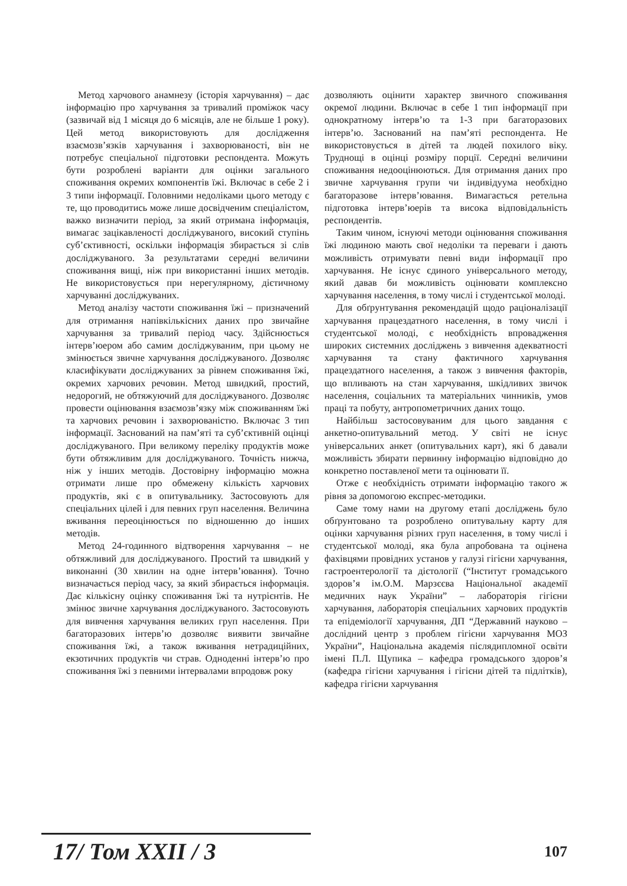Метод харчового анамнезу (історія харчування) – дає інформацію про харчування за тривалий проміжок часу (зазвичай від 1 місяця до 6 місяців, але не більше 1 року). Цей метод використовують для дослідження взаємозв’язків харчування і захворюваності, він не потребує спеціальної підготовки респондента. Можуть бути розроблені варіанти для оцінки загального споживання окремих компонентів їжі. Включає в себе 2 і 3 типи інформації. Головними недоліками цього методу є те, що проводитись може лише досвідченим спеціалістом, важко визначити період, за який отримана інформація, вимагає зацікавленості досліджуваного, високий ступінь суб’єктивності, оскільки інформація збирається зі слів досліджуваного. За результатами середні величини споживання вищі, ніж при використанні інших методів. Не використовується при нерегулярному, дієтичному харчуванні досліджуваних.
Метод аналізу частоти споживання їжі – призначений для отримання напівкількісних даних про звичайне харчування за тривалий період часу. Здійснюється інтерв’юером або самим досліджуваним, при цьому не змінюється звичне харчування досліджуваного. Дозволяє класифікувати досліджуваних за рівнем споживання їжі, окремих харчових речовин. Метод швидкий, простий, недорогий, не обтяжуючий для досліджуваного. Дозволяє провести оцінювання взаємозв’язку між споживанням їжі та харчових речовин і захворюваністю. Включає 3 тип інформації. Заснований на пам’яті та суб’єктивній оцінці досліджуваного. При великому переліку продуктів може бути обтяжливим для досліджуваного. Точність нижча, ніж у інших методів. Достовірну інформацію можна отримати лише про обмежену кількість харчових продуктів, які є в опитувальнику. Застосовують для спеціальних цілей і для певних груп населення. Величина вживання переоцінюється по відношенню до інших методів.
Метод 24-годинного відтворення харчування – не обтяжливий для досліджуваного. Простий та швидкий у виконанні (30 хвилин на одне інтерв’ювання). Точно визначається період часу, за який збирається інформація. Дає кількісну оцінку споживання їжі та нутрієнтів. Не змінює звичне харчування досліджуваного. Застосовують для вивчення харчування великих груп населення. При багаторазових інтерв’ю дозволяє виявити звичайне споживання їжі, а також вживання нетрадиційних, екзотичних продуктів чи страв. Одноденні інтерв’ю про споживання їжі з певними інтервалами впродовж року
дозволяють оцінити характер звичного споживання окремої людини. Включає в себе 1 тип інформації при однократному інтерв’ю та 1-3 при багаторазових інтерв’ю. Заснований на пам’яті респондента. Не використовується в дітей та людей похилого віку. Труднощі в оцінці розміру порції. Середні величини споживання недооцінюються. Для отримання даних про звичне харчування групи чи індивідуума необхідно багаторазове інтерв’ювання. Вимагається ретельна підготовка інтерв’юерів та висока відповідальність респондентів.
Таким чином, існуючі методи оцінювання споживання їжі людиною мають свої недоліки та переваги і дають можливість отримувати певні види інформації про харчування. Не існує єдиного універсального методу, який давав би можливість оцінювати комплексно харчування населення, в тому числі і студентської молоді.
Для обґрунтування рекомендацій щодо раціоналізації харчування працездатного населення, в тому числі і студентської молоді, є необхідність впровадження широких системних досліджень з вивчення адекватності харчування та стану фактичного харчування працездатного населення, а також з вивчення факторів, що впливають на стан харчування, шкідливих звичок населення, соціальних та матеріальних чинників, умов праці та побуту, антропометричних даних тощо.
Найбільш застосовуваним для цього завдання є анкетно-опитувальний метод. У світі не існує універсальних анкет (опитувальних карт), які б давали можливість збирати первинну інформацію відповідно до конкретно поставленої мети та оцінювати її.
Отже є необхідність отримати інформацію такого ж рівня за допомогою експрес-методики.
Саме тому нами на другому етапі досліджень було обґрунтовано та розроблено опитувальну карту для оцінки харчування різних груп населення, в тому числі і студентської молоді, яка була апробована та оцінена фахівцями провідних установ у галузі гігієни харчування, гастроентерології та дієтології (“Інститут громадського здоров’я ім.О.М. Марзєєва Національної академії медичних наук України” – лабораторія гігієни харчування, лабораторія спеціальних харчових продуктів та епідеміології харчування, ДП “Державний науково – дослідний центр з проблем гігієни харчування МОЗ України”, Національна академія післядипломної освіти імені П.Л. Щупика – кафедра громадського здоров’я (кафедра гігієни харчування і гігієни дітей та підлітків), кафедра гігієни харчування
17/ Том XXII / 3 107